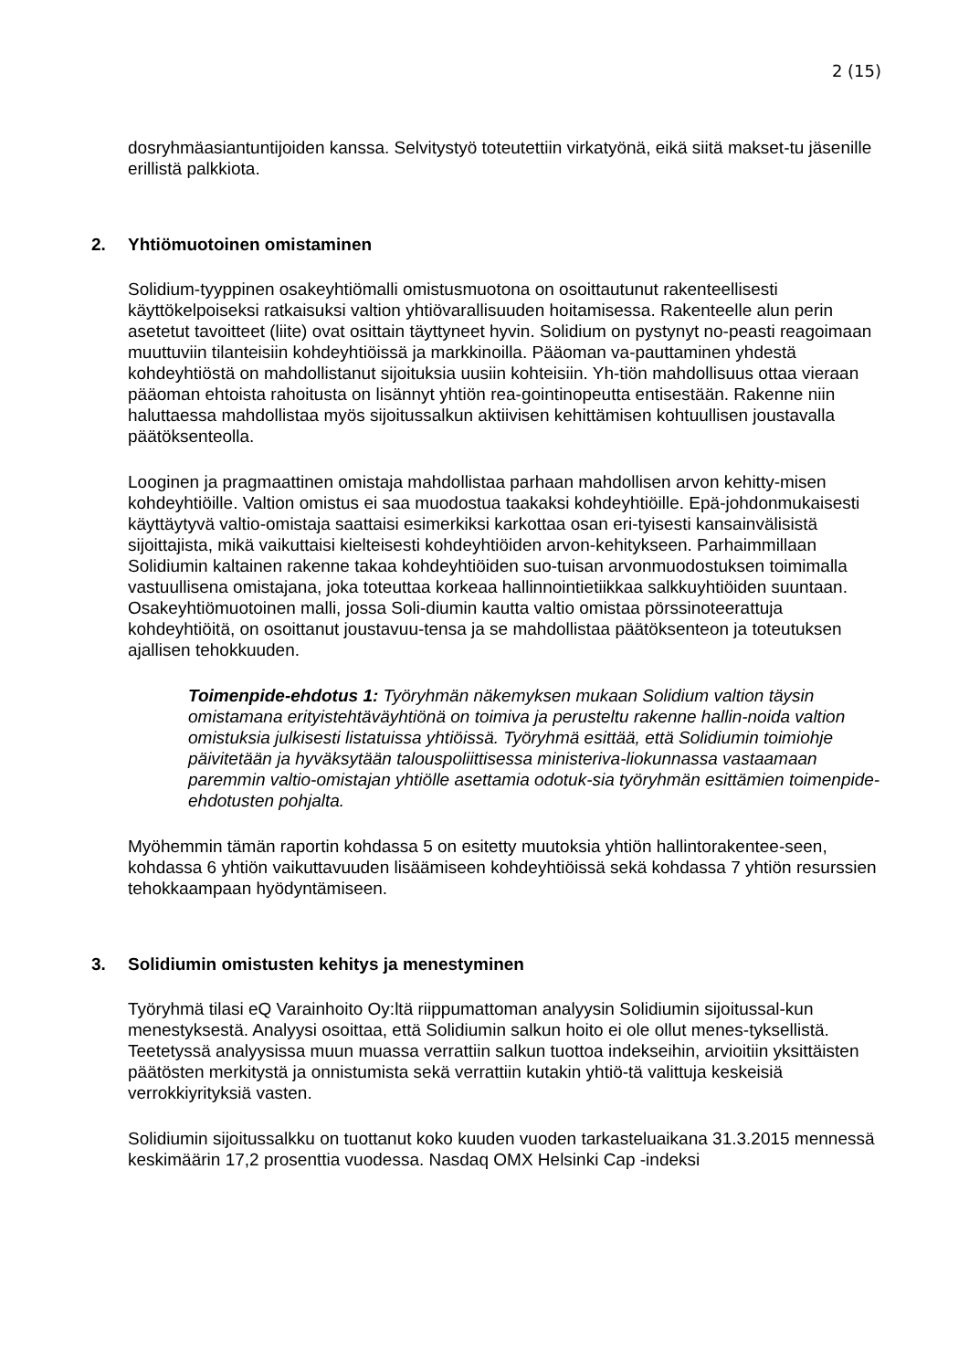2 (15)
dosryhmäasiantuntijoiden kanssa. Selvitystyö toteutettiin virkatyönä, eikä siitä makset-tu jäsenille erillistä palkkiota.
2. Yhtiömuotoinen omistaminen
Solidium-tyyppinen osakeyhtiömalli omistusmuotona on osoittautunut rakenteellisesti käyttökelpoiseksi ratkaisuksi valtion yhtiövarallisuuden hoitamisessa. Rakenteelle alun perin asetetut tavoitteet (liite) ovat osittain täyttyneet hyvin. Solidium on pystynyt no-peasti reagoimaan muuttuviin tilanteisiin kohdeyhtiöissä ja markkinoilla. Pääoman va-pauttaminen yhdestä kohdeyhtiöstä on mahdollistanut sijoituksia uusiin kohteisiin. Yh-tiön mahdollisuus ottaa vieraan pääoman ehtoista rahoitusta on lisännyt yhtiön rea-gointinopeutta entisestään. Rakenne niin haluttaessa mahdollistaa myös sijoitussalkun aktiivisen kehittämisen kohtuullisen joustavalla päätöksenteolla.
Looginen ja pragmaattinen omistaja mahdollistaa parhaan mahdollisen arvon kehitty-misen kohdeyhtiöille. Valtion omistus ei saa muodostua taakaksi kohdeyhtiöille. Epä-johdonmukaisesti käyttäytyvä valtio-omistaja saattaisi esimerkiksi karkottaa osan eri-tyisesti kansainvälisistä sijoittajista, mikä vaikuttaisi kielteisesti kohdeyhtiöiden arvon-kehitykseen. Parhaimmillaan Solidiumin kaltainen rakenne takaa kohdeyhtiöiden suo-tuisan arvonmuodostuksen toimimalla vastuullisena omistajana, joka toteuttaa korkeaa hallinnointietiikkaa salkkuyhtiöiden suuntaan. Osakeyhtiömuotoinen malli, jossa Soli-diumin kautta valtio omistaa pörssinoteerattuja kohdeyhtiöitä, on osoittanut joustavuu-tensa ja se mahdollistaa päätöksenteon ja toteutuksen ajallisen tehokkuuden.
Toimenpide-ehdotus 1: Työryhmän näkemyksen mukaan Solidium valtion täysin omistamana erityistehtäväyhtiönä on toimiva ja perusteltu rakenne hallin-noida valtion omistuksia julkisesti listatuissa yhtiöissä. Työryhmä esittää, että Solidiumin toimiohje päivitetään ja hyväksytään talouspoliittisessa ministeriva-liokunnassa vastaamaan paremmin valtio-omistajan yhtiölle asettamia odotuk-sia työryhmän esittämien toimenpide-ehdotusten pohjalta.
Myöhemmin tämän raportin kohdassa 5 on esitetty muutoksia yhtiön hallintorakentee-seen, kohdassa 6 yhtiön vaikuttavuuden lisäämiseen kohdeyhtiöissä sekä kohdassa 7 yhtiön resurssien tehokkaampaan hyödyntämiseen.
3. Solidiumin omistusten kehitys ja menestyminen
Työryhmä tilasi eQ Varainhoito Oy:ltä riippumattoman analyysin Solidiumin sijoitussal-kun menestyksestä. Analyysi osoittaa, että Solidiumin salkun hoito ei ole ollut menes-tyksellistä. Teetetyssä analyysissa muun muassa verrattiin salkun tuottoa indekseihin, arvioitiin yksittäisten päätösten merkitystä ja onnistumista sekä verrattiin kutakin yhtiö-tä valittuja keskeisiä verrokkiyrityksiä vasten.
Solidiumin sijoitussalkku on tuottanut koko kuuden vuoden tarkasteluaikana 31.3.2015 mennessä keskimäärin 17,2 prosenttia vuodessa. Nasdaq OMX Helsinki Cap -indeksi